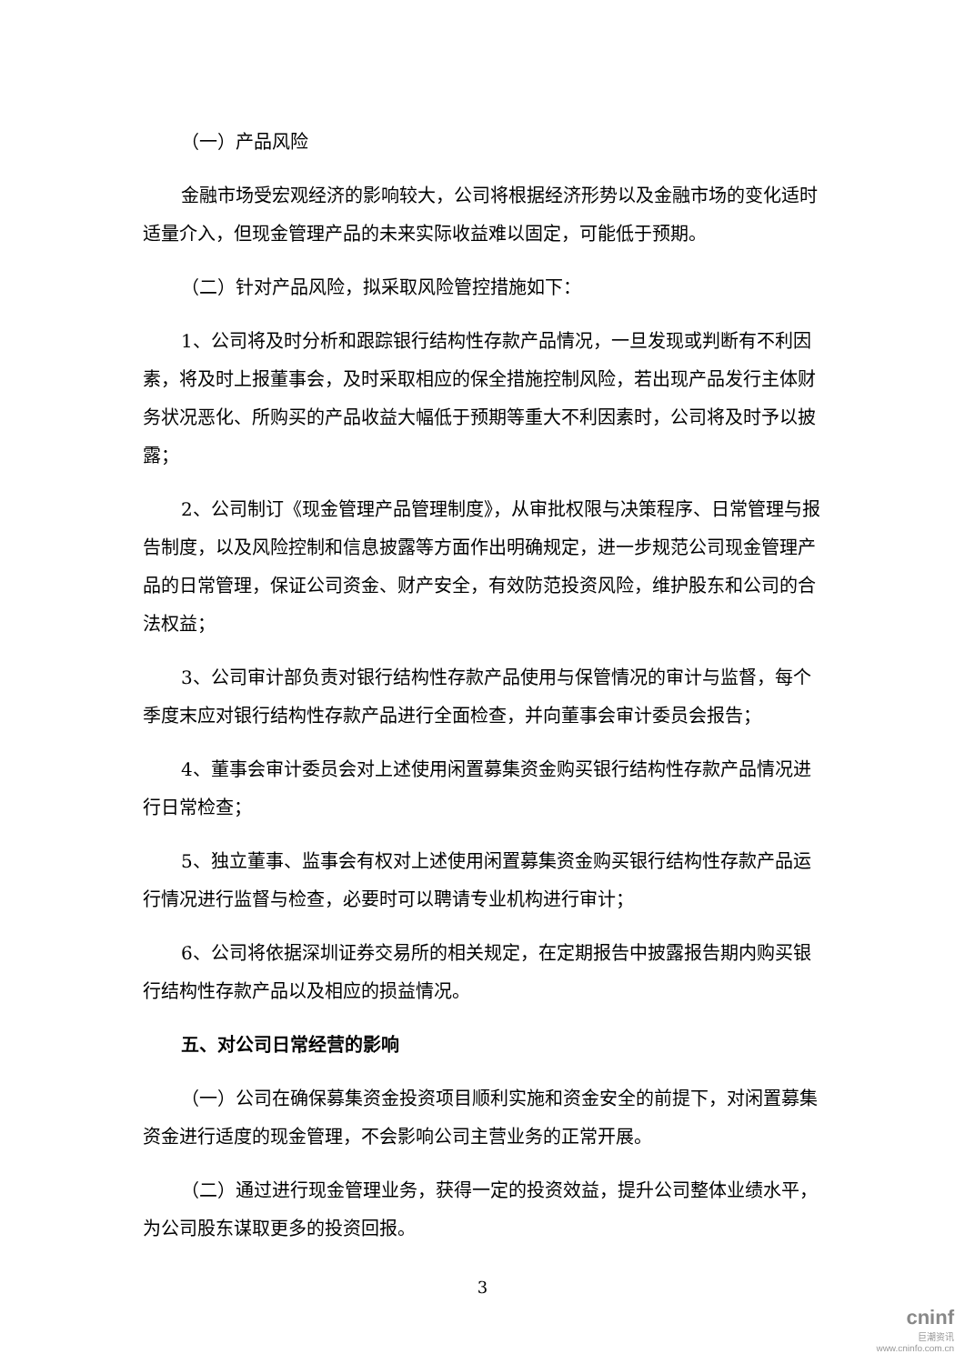（一）产品风险
金融市场受宏观经济的影响较大，公司将根据经济形势以及金融市场的变化适时适量介入，但现金管理产品的未来实际收益难以固定，可能低于预期。
（二）针对产品风险，拟采取风险管控措施如下：
1、公司将及时分析和跟踪银行结构性存款产品情况，一旦发现或判断有不利因素，将及时上报董事会，及时采取相应的保全措施控制风险，若出现产品发行主体财务状况恶化、所购买的产品收益大幅低于预期等重大不利因素时，公司将及时予以披露；
2、公司制订《现金管理产品管理制度》，从审批权限与决策程序、日常管理与报告制度，以及风险控制和信息披露等方面作出明确规定，进一步规范公司现金管理产品的日常管理，保证公司资金、财产安全，有效防范投资风险，维护股东和公司的合法权益；
3、公司审计部负责对银行结构性存款产品使用与保管情况的审计与监督，每个季度末应对银行结构性存款产品进行全面检查，并向董事会审计委员会报告；
4、董事会审计委员会对上述使用闲置募集资金购买银行结构性存款产品情况进行日常检查；
5、独立董事、监事会有权对上述使用闲置募集资金购买银行结构性存款产品运行情况进行监督与检查，必要时可以聘请专业机构进行审计；
6、公司将依据深圳证券交易所的相关规定，在定期报告中披露报告期内购买银行结构性存款产品以及相应的损益情况。
五、对公司日常经营的影响
（一）公司在确保募集资金投资项目顺利实施和资金安全的前提下，对闲置募集资金进行适度的现金管理，不会影响公司主营业务的正常开展。
（二）通过进行现金管理业务，获得一定的投资效益，提升公司整体业绩水平，为公司股东谋取更多的投资回报。
3
cninf
巨潮资讯
www.cninfo.com.cn